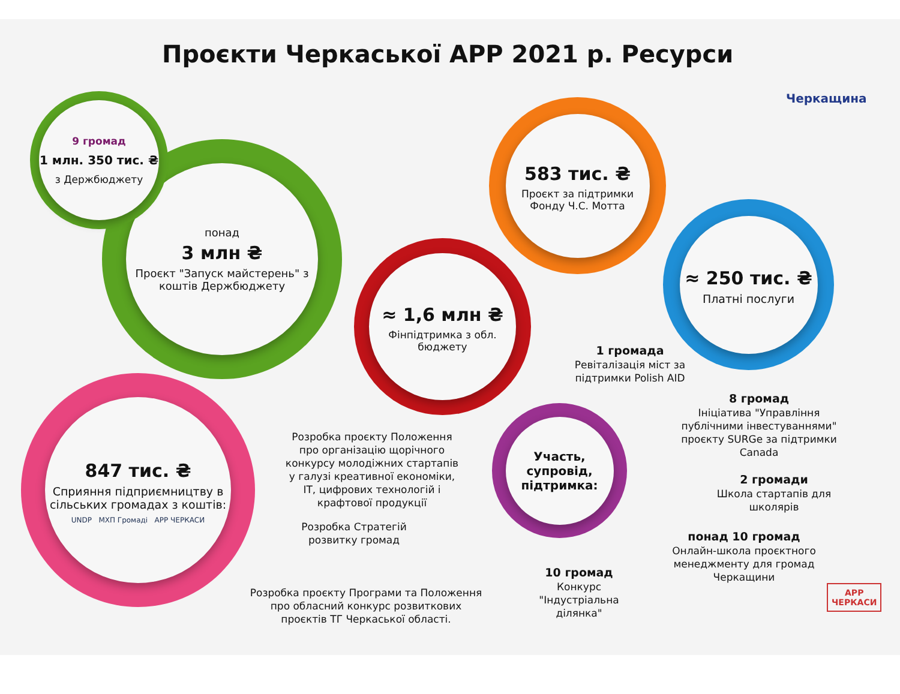Проєкти Черкаської АРР 2021 р. Ресурси
Черкащина
понад
3 млн ₴
Проєкт "Запуск майстерень" з коштів Держбюджету
9 громад
1 млн. 350 тис. ₴
з Держбюджету
583 тис. ₴
Проєкт за підтримки Фонду Ч.С. Мотта
≈ 250 тис. ₴
Платні послуги
≈ 1,6 млн ₴
Фінпідтримка з обл. бюджету
847 тис. ₴
Сприяння підприємництву в сільських громадах з коштів:
UNDP МХП Громаді АРР ЧЕРКАСИ
Участь, супровід, підтримка:
1 громада
Ревіталізація міст за підтримки Polish AID
8 громад
Ініціатива "Управління публічними інвестуваннями" проєкту SURGe за підтримки Canada
2 громади
Школа стартапів для школярів
понад 10 громад
Онлайн-школа проєктного менеджменту для громад Черкащини
10 громад
Конкурс "Індустріальна ділянка"
Розробка проєкту Положення про організацію щорічного конкурсу молодіжних стартапів у галузі креативної економіки, ІТ, цифрових технологій і крафтової продукції
Розробка Стратегій розвитку громад
Розробка проєкту Програми та Положення про обласний конкурс розвиткових проєктів ТГ Черкаської області.
АРР
ЧЕРКАСИ